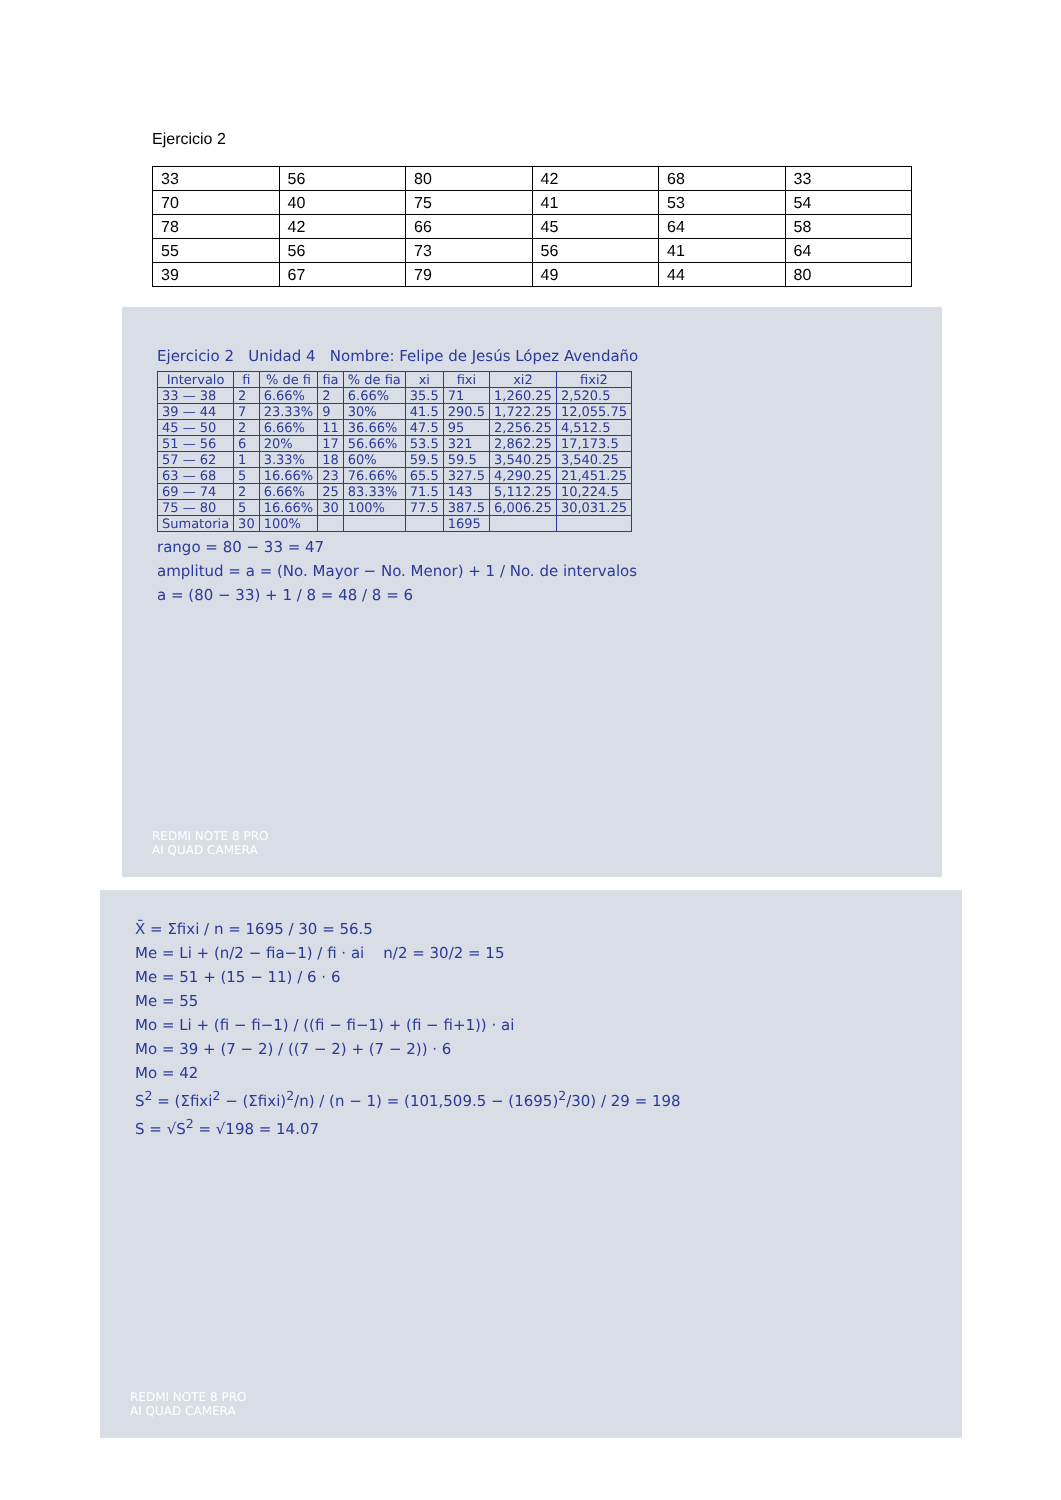Ejercicio 2
| 33 | 56 | 80 | 42 | 68 | 33 |
| 70 | 40 | 75 | 41 | 53 | 54 |
| 78 | 42 | 66 | 45 | 64 | 58 |
| 55 | 56 | 73 | 56 | 41 | 64 |
| 39 | 67 | 79 | 49 | 44 | 80 |
Ejercicio 2 Unidad 4 Nombre: Felipe de Jesús López Avendaño
| Intervalo | fi | % de fi | fia | % de fia | xi | fixi | xi2 | fixi2 |
| --- | --- | --- | --- | --- | --- | --- | --- | --- |
| 33 — 38 | 2 | 6.66% | 2 | 6.66% | 35.5 | 71 | 1,260.25 | 2,520.5 |
| 39 — 44 | 7 | 23.33% | 9 | 30% | 41.5 | 290.5 | 1,722.25 | 12,055.75 |
| 45 — 50 | 2 | 6.66% | 11 | 36.66% | 47.5 | 95 | 2,256.25 | 4,512.5 |
| 51 — 56 | 6 | 20% | 17 | 56.66% | 53.5 | 321 | 2,862.25 | 17,173.5 |
| 57 — 62 | 1 | 3.33% | 18 | 60% | 59.5 | 59.5 | 3,540.25 | 3,540.25 |
| 63 — 68 | 5 | 16.66% | 23 | 76.66% | 65.5 | 327.5 | 4,290.25 | 21,451.25 |
| 69 — 74 | 2 | 6.66% | 25 | 83.33% | 71.5 | 143 | 5,112.25 | 10,224.5 |
| 75 — 80 | 5 | 16.66% | 30 | 100% | 77.5 | 387.5 | 6,006.25 | 30,031.25 |
| Sumatoria | 30 | 100% | | | | 1695 | | |
rango = 80 − 33 = 47
amplitud = a = (No. Mayor − No. Menor) + 1 / No. de intervalos
a = (80 − 33) + 1 / 8 = 48 / 8 = 6
REDMI NOTE 8 PRO
AI QUAD CAMERA
X̄ = Σfixi / n = 1695 / 30 = 56.5
Me = Li + (n/2 − fia−1) / fi · ai n/2 = 30/2 = 15
Me = 51 + (15 − 11) / 6 · 6
Me = 55
Mo = Li + (fi − fi−1) / ((fi − fi−1) + (fi − fi+1)) · ai
Mo = 39 + (7 − 2) / ((7 − 2) + (7 − 2)) · 6
Mo = 42
S<sup>2</sup> = (Σfixi<sup>2</sup> − (Σfixi)<sup>2</sup>/n) / (n − 1) = (101,509.5 − (1695)<sup>2</sup>/30) / 29 = 198
S = √S<sup>2</sup> = √198 = 14.07
REDMI NOTE 8 PRO
AI QUAD CAMERA